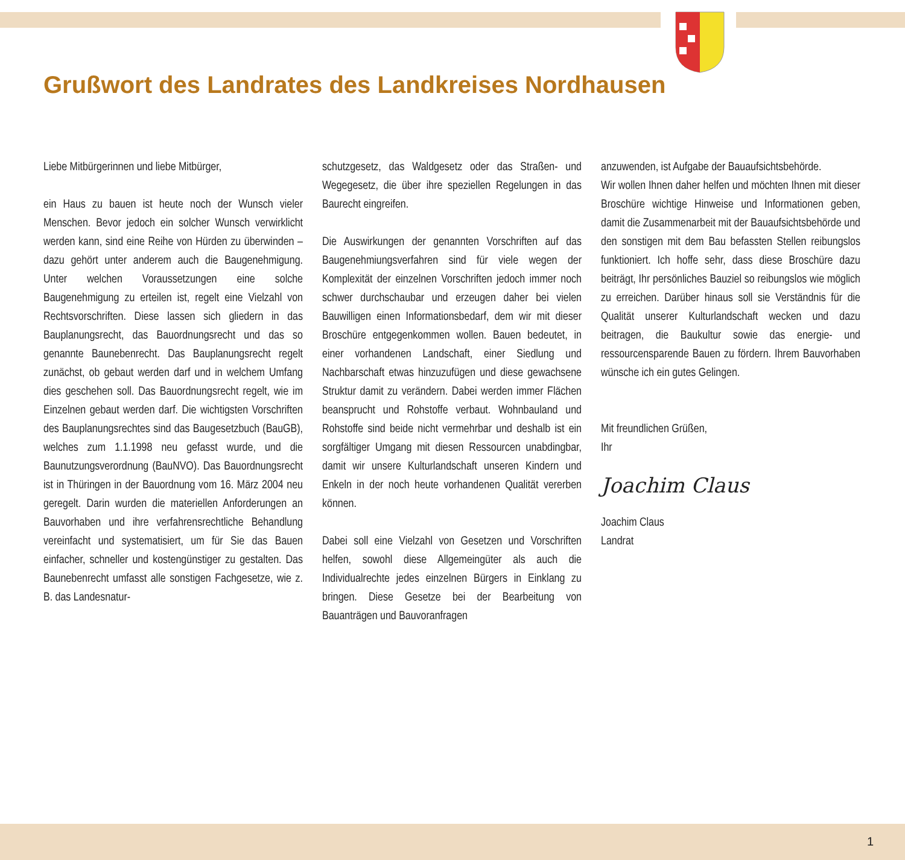Grußwort des Landrates des Landkreises Nordhausen
Liebe Mitbürgerinnen und liebe Mitbürger,
ein Haus zu bauen ist heute noch der Wunsch vieler Menschen. Bevor jedoch ein solcher Wunsch verwirklicht werden kann, sind eine Reihe von Hürden zu überwinden – dazu gehört unter anderem auch die Baugenehmigung. Unter welchen Voraussetzungen eine solche Baugenehmigung zu erteilen ist, regelt eine Vielzahl von Rechtsvorschriften. Diese lassen sich gliedern in das Bauplanungsrecht, das Bauordnungsrecht und das so genannte Baunebenrecht. Das Bauplanungsrecht regelt zunächst, ob gebaut werden darf und in welchem Umfang dies geschehen soll. Das Bauordnungsrecht regelt, wie im Einzelnen gebaut werden darf. Die wichtigsten Vorschriften des Bauplanungsrechtes sind das Baugesetzbuch (BauGB), welches zum 1.1.1998 neu gefasst wurde, und die Baunutzungsverordnung (BauNVO). Das Bauordnungsrecht ist in Thüringen in der Bauordnung vom 16. März 2004 neu geregelt. Darin wurden die materiellen Anforderungen an Bauvorhaben und ihre verfahrensrechtliche Behandlung vereinfacht und systematisiert, um für Sie das Bauen einfacher, schneller und kostengünstiger zu gestalten. Das Baunebenrecht umfasst alle sonstigen Fachgesetze, wie z. B. das Landesnatur-
schutzgesetz, das Waldgesetz oder das Straßen- und Wegegesetz, die über ihre speziellen Regelungen in das Baurecht eingreifen.
Die Auswirkungen der genannten Vorschriften auf das Baugenehmiungsverfahren sind für viele wegen der Komplexität der einzelnen Vorschriften jedoch immer noch schwer durchschaubar und erzeugen daher bei vielen Bauwilligen einen Informationsbedarf, dem wir mit dieser Broschüre entgegenkommen wollen. Bauen bedeutet, in einer vorhandenen Landschaft, einer Siedlung und Nachbarschaft etwas hinzuzufügen und diese gewachsene Struktur damit zu verändern. Dabei werden immer Flächen beansprucht und Rohstoffe verbaut. Wohnbauland und Rohstoffe sind beide nicht vermehrbar und deshalb ist ein sorgfältiger Umgang mit diesen Ressourcen unabdingbar, damit wir unsere Kulturlandschaft unseren Kindern und Enkeln in der noch heute vorhandenen Qualität vererben können.
Dabei soll eine Vielzahl von Gesetzen und Vorschriften helfen, sowohl diese Allgemeingüter als auch die Individualrechte jedes einzelnen Bürgers in Einklang zu bringen. Diese Gesetze bei der Bearbeitung von Bauanträgen und Bauvoranfragen
anzuwenden, ist Aufgabe der Bauaufsichtsbehörde.
Wir wollen Ihnen daher helfen und möchten Ihnen mit dieser Broschüre wichtige Hinweise und Informationen geben, damit die Zusammenarbeit mit der Bauaufsichtsbehörde und den sonstigen mit dem Bau befassten Stellen reibungslos funktioniert. Ich hoffe sehr, dass diese Broschüre dazu beiträgt, Ihr persönliches Bauziel so reibungslos wie möglich zu erreichen. Darüber hinaus soll sie Verständnis für die Qualität unserer Kulturlandschaft wecken und dazu beitragen, die Baukultur sowie das energie- und ressourcensparende Bauen zu fördern. Ihrem Bauvorhaben wünsche ich ein gutes Gelingen.
Mit freundlichen Grüßen,
Ihr
Joachim Claus
Joachim Claus
Landrat
1